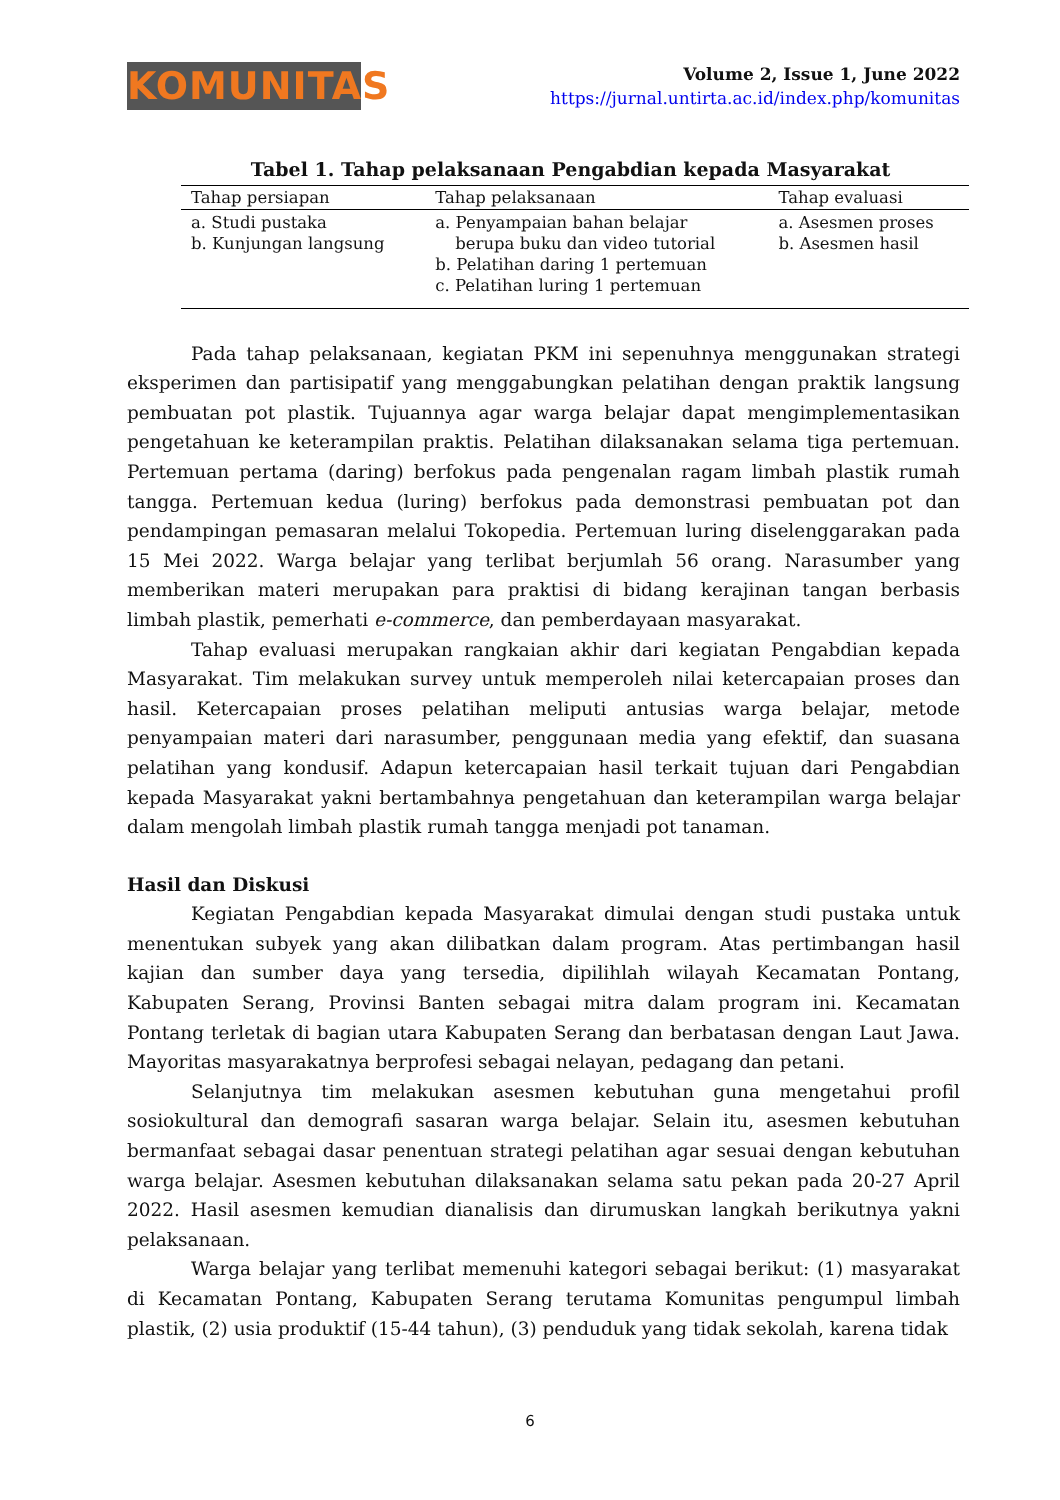KOMUNITAS
Volume 2, Issue 1, June 2022
https://jurnal.untirta.ac.id/index.php/komunitas
Tabel 1. Tahap pelaksanaan Pengabdian kepada Masyarakat
| Tahap persiapan | Tahap pelaksanaan | Tahap evaluasi |
| --- | --- | --- |
| a. Studi pustaka b. Kunjungan langsung | a. Penyampaian bahan belajar berupa buku dan video tutorial b. Pelatihan daring 1 pertemuan c. Pelatihan luring 1 pertemuan | a. Asesmen proses b. Asesmen hasil |
Pada tahap pelaksanaan, kegiatan PKM ini sepenuhnya menggunakan strategi eksperimen dan partisipatif yang menggabungkan pelatihan dengan praktik langsung pembuatan pot plastik. Tujuannya agar warga belajar dapat mengimplementasikan pengetahuan ke keterampilan praktis. Pelatihan dilaksanakan selama tiga pertemuan. Pertemuan pertama (daring) berfokus pada pengenalan ragam limbah plastik rumah tangga. Pertemuan kedua (luring) berfokus pada demonstrasi pembuatan pot dan pendampingan pemasaran melalui Tokopedia. Pertemuan luring diselenggarakan pada 15 Mei 2022. Warga belajar yang terlibat berjumlah 56 orang. Narasumber yang memberikan materi merupakan para praktisi di bidang kerajinan tangan berbasis limbah plastik, pemerhati e-commerce, dan pemberdayaan masyarakat.
Tahap evaluasi merupakan rangkaian akhir dari kegiatan Pengabdian kepada Masyarakat. Tim melakukan survey untuk memperoleh nilai ketercapaian proses dan hasil. Ketercapaian proses pelatihan meliputi antusias warga belajar, metode penyampaian materi dari narasumber, penggunaan media yang efektif, dan suasana pelatihan yang kondusif. Adapun ketercapaian hasil terkait tujuan dari Pengabdian kepada Masyarakat yakni bertambahnya pengetahuan dan keterampilan warga belajar dalam mengolah limbah plastik rumah tangga menjadi pot tanaman.
Hasil dan Diskusi
Kegiatan Pengabdian kepada Masyarakat dimulai dengan studi pustaka untuk menentukan subyek yang akan dilibatkan dalam program. Atas pertimbangan hasil kajian dan sumber daya yang tersedia, dipilihlah wilayah Kecamatan Pontang, Kabupaten Serang, Provinsi Banten sebagai mitra dalam program ini. Kecamatan Pontang terletak di bagian utara Kabupaten Serang dan berbatasan dengan Laut Jawa. Mayoritas masyarakatnya berprofesi sebagai nelayan, pedagang dan petani.
Selanjutnya tim melakukan asesmen kebutuhan guna mengetahui profil sosiokultural dan demografi sasaran warga belajar. Selain itu, asesmen kebutuhan bermanfaat sebagai dasar penentuan strategi pelatihan agar sesuai dengan kebutuhan warga belajar. Asesmen kebutuhan dilaksanakan selama satu pekan pada 20-27 April 2022. Hasil asesmen kemudian dianalisis dan dirumuskan langkah berikutnya yakni pelaksanaan.
Warga belajar yang terlibat memenuhi kategori sebagai berikut: (1) masyarakat di Kecamatan Pontang, Kabupaten Serang terutama Komunitas pengumpul limbah plastik, (2) usia produktif (15-44 tahun), (3) penduduk yang tidak sekolah, karena tidak
6